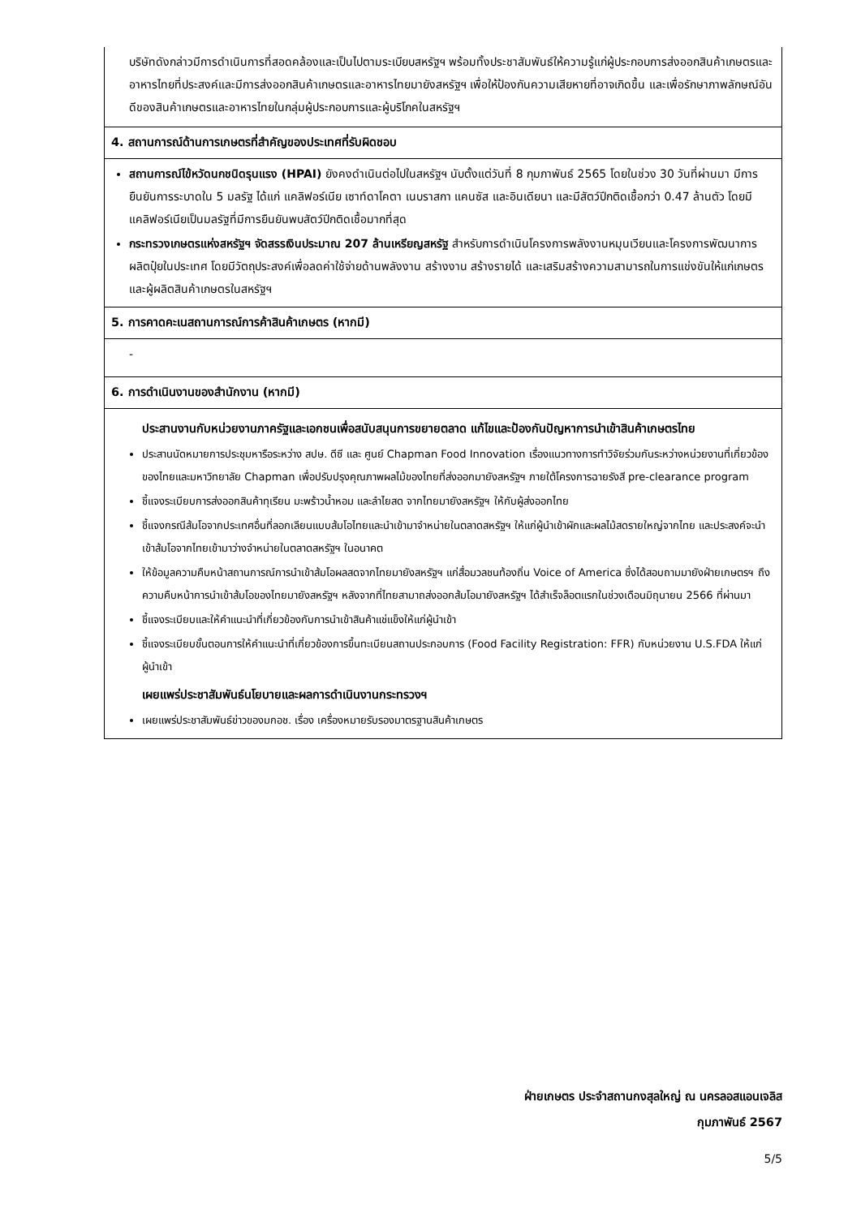บริษัทดังกล่าวมีการดำเนินการที่สอดคล้องและเป็นไปตามระเบียบสหรัฐฯ พร้อมทั้งประชาสัมพันธ์ให้ความรู้แก่ผู้ประกอบการส่งออกสินค้าเกษตรและอาหารไทยที่ประสงค์และมีการส่งออกสินค้าเกษตรและอาหารไทยมายังสหรัฐฯ เพื่อให้ป้องกันความเสียหายที่อาจเกิดขึ้น และเพื่อรักษาภาพลักษณ์อันดีของสินค้าเกษตรและอาหารไทยในกลุ่มผู้ประกอบการและผู้บริโภคในสหรัฐฯ
4. สถานการณ์ด้านการเกษตรที่สำคัญของประเทศที่รับผิดชอบ
สถานการณ์ไข้หวัดนกชนิดรุนแรง (HPAI) ยังคงดำเนินต่อไปในสหรัฐฯ นับตั้งแต่วันที่ 8 กุมภาพันธ์ 2565 โดยในช่วง 30 วันที่ผ่านมา มีการยืนยันการระบาดใน 5 มลรัฐ ได้แก่ แคลิฟอร์เนีย เซาท์ดาโคตา เนบราสกา แคนซัส และอินเดียนา และมีสัตว์ปีกติดเชื้อกว่า 0.47 ล้านตัว โดยมีแคลิฟอร์เนียเป็นมลรัฐที่มีการยืนยันพบสัตว์ปีกติดเชื้อมากที่สุด
กระทรวงเกษตรแห่งสหรัฐฯ จัดสรรเงินประมาณ 207 ล้านเหรียญสหรัฐ สำหรับการดำเนินโครงการพลังงานหมุนเวียนและโครงการพัฒนาการผลิตปุ๋ยในประเทศ โดยมีวัตถุประสงค์เพื่อลดค่าใช้จ่ายด้านพลังงาน สร้างงาน สร้างรายได้ และเสริมสร้างความสามารถในการแข่งขันให้แก่เกษตรและผู้ผลิตสินค้าเกษตรในสหรัฐฯ
5. การคาดคะเนสถานการณ์การค้าสินค้าเกษตร (หากมี)
-
6. การดำเนินงานของสำนักงาน (หากมี)
ประสานงานกับหน่วยงานภาครัฐและเอกชนเพื่อสนับสนุนการขยายตลาด แก้ไขและป้องกันปัญหาการนำเข้าสินค้าเกษตรไทย
ประสานนัดหมายการประชุมหารือระหว่าง สปษ. ดีซี และ ศูนย์ Chapman Food Innovation เรื่องแนวทางการทำวิจัยร่วมกันระหว่างหน่วยงานที่เกี่ยวข้องของไทยและมหาวิทยาลัย Chapman เพื่อปรับปรุงคุณภาพผลไม้ของไทยที่ส่งออกมายังสหรัฐฯ ภายใต้โครงการฉายรังสี pre-clearance program
ชี้แจงระเบียบการส่งออกสินค้าทุเรียน มะพร้าวน้ำหอม และลำไยสด จากไทยมายังสหรัฐฯ ให้กับผู้ส่งออกไทย
ชี้แจงกรณีส้มโอจากประเทศอื่นที่ลอกเลียนแบบส้มโอไทยและนำเข้ามาจำหน่ายในตลาดสหรัฐฯ ให้แก่ผู้นำเข้าผักและผลไม้สดรายใหญ่จากไทย และประสงค์จะนำเข้าส้มโอจากไทยเข้ามาว่างจำหน่ายในตลาดสหรัฐฯ ในอนาคต
ให้ข้อมูลความคืบหน้าสถานการณ์การนำเข้าส้มโอผลสดจากไทยมายังสหรัฐฯ แก่สื่อมวลชนท้องถิ่น Voice of America ซึ่งได้สอบถามมายังฝ่ายเกษตรฯ ถึงความคืบหน้าการนำเข้าส้มโอของไทยมายังสหรัฐฯ หลังจากที่ไทยสามาถส่งออกส้มโอมายังสหรัฐฯ ได้สำเร็จล็อตแรกในช่วงเดือนมิถุนายน 2566 ที่ผ่านมา
ชี้แจงระเบียบและให้คำแนะนำที่เกี่ยวข้องกับการนำเข้าสินค้าแช่แข็งให้แก่ผู้นำเข้า
ชี้แจงระเบียบขั้นตอนการให้คำแนะนำที่เกี่ยวข้องการขึ้นทะเบียนสถานประกอบการ (Food Facility Registration: FFR) กับหน่วยงาน U.S.FDA ให้แก่ผู้นำเข้า
เผยแพร่ประชาสัมพันธ์นโยบายและผลการดำเนินงานกระทรวงฯ
เผยแพร่ประชาสัมพันธ์ข่าวของมกอช. เรื่อง เครื่องหมายรับรองมาตรฐานสินค้าเกษตร
ฝ่ายเกษตร ประจำสถานกงสุลใหญ่ ณ นครลอสแอนเจลิส
กุมภาพันธ์ 2567
5/5